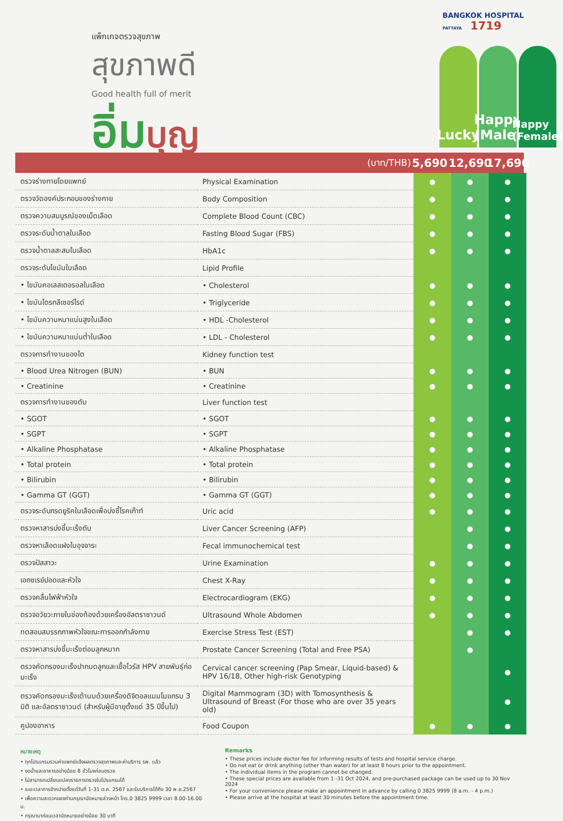BANGKOK HOSPITAL
PATTAYA 1719
แพ็กเกจตรวจสุขภาพ
สุขภาพดี
Good health full of merit
อิ่ม บุญ
Lucky
Happy (Male)
Happy (Female)
(บาท/THB) 5,690 12,690 17,690
| ตรวจร่างกายโดยแพทย์ | Physical Examination | ● | ● | ● |
| ตรวจวัดองค์ประกอบของร่างกาย | Body Composition | ● | ● | ● |
| ตรวจความสมบูรณ์ของเม็ดเลือด | Complete Blood Count (CBC) | ● | ● | ● |
| ตรวจระดับน้ำตาลในเลือด | Fasting Blood Sugar (FBS) | ● | ● | ● |
| ตรวจน้ำตาลสะสมในเลือด | HbA1c | ● | ● | ● |
| ตรวจระดับไขมันในเลือด | Lipid Profile | | | |
| • ไขมันคอเลสเตอรอลในเลือด | • Cholesterol | ● | ● | ● |
| • ไขมันไตรกลีเซอร์ไรด์ | • Triglyceride | ● | ● | ● |
| • ไขมันความหนาแน่นสูงในเลือด | • HDL -Cholesterol | ● | ● | ● |
| • ไขมันความหนาแน่นต่ำในเลือด | • LDL - Cholesterol | ● | ● | ● |
| ตรวจการทำงานของไต | Kidney function test | | | |
| • Blood Urea Nitrogen (BUN) | • BUN | ● | ● | ● |
| • Creatinine | • Creatinine | ● | ● | ● |
| ตรวจการทำงานของตับ | Liver function test | | | |
| • SGOT | • SGOT | ● | ● | ● |
| • SGPT | • SGPT | ● | ● | ● |
| • Alkaline Phosphatase | • Alkaline Phosphatase | ● | ● | ● |
| • Total protein | • Total protein | ● | ● | ● |
| • Bilirubin | • Bilirubin | ● | ● | ● |
| • Gamma GT (GGT) | • Gamma GT (GGT) | ● | ● | ● |
| ตรวจระดับกรดยูริคในเลือดเพื่อบ่งชี้โรคเก๊าท์ | Uric acid | ● | ● | ● |
| ตรวจหาสารบ่งชี้มะเร็งตับ | Liver Cancer Screening (AFP) | | ● | ● |
| ตรวจหาเลือดแฝงในอุจจาระ | Fecal immunochemical test | | ● | ● |
| ตรวจปัสสาวะ | Urine Examination | ● | ● | ● |
| เอกซเรย์ปอดและหัวใจ | Chest X-Ray | ● | ● | ● |
| ตรวจคลื่นไฟฟ้าหัวใจ | Electrocardiogram (EKG) | ● | ● | ● |
| ตรวจอวัยวะภายในช่องท้องด้วยเครื่องอัลตราซาวนด์ | Ultrasound Whole Abdomen | ● | ● | ● |
| ทดสอบสมรรถภาพหัวใจขณะการออกกำลังกาย | Exercise Stress Test (EST) | | ● | ● |
| ตรวจหาสารบ่งชี้มะเร็งต่อมลูกหมาก | Prostate Cancer Screening (Total and Free PSA) | | ● | |
| ตรวจคัดกรองมะเร็งปากมดลูกและเชื้อไวรัส HPV สายพันธุ์ก่อมะเร็ง | Cervical cancer screening (Pap Smear, Liquid-based) & HPV 16/18, Other high-risk Genotyping | | | ● |
| ตรวจคัดกรองมะเร็งเต้านมด้วยเครื่องดิจิตอลแมมโมแกรม 3 มิติ และอัลตราซาวนด์ (สำหรับผู้มีอายุตั้งแต่ 35 ปีขึ้นไป) | Digital Mammogram (3D) with Tomosynthesis & Ultrasound of Breast (For those who are over 35 years old) | | | ● |
| คูปองอาหาร | Food Coupon | ● | ● | ● |
หมายเหตุ
• ทุกโปรแกรมรวมค่าแพทย์แจ้งผลตรวจสุขภาพและค่าบริการ รพ. แล้ว
• งดน้ำและอาหารอย่างน้อย 8 ชั่วโมงก่อนตรวจ
• ไม่สามารถเปลี่ยนแปลงรายการตรวจในโปรแกรมได้
• ระยะเวลาการจำหน่ายตั้งแต่วันที่ 1-31 ต.ค. 2567 และรับบริการได้ถึง 30 พ.ย.2567
• เพื่อความสะดวกของท่านกรุณานัดหมายล่วงหน้า โทร.0 3825 9999 เวลา 8.00-16.00 น.
• กรุณามาก่อนเวลานัดหมายอย่างน้อย 30 นาที
Remarks
• These prices include doctor fee for informing results of tests and hospital service charge.
• Do not eat or drink anything (other than water) for at least 8 hours prior to the appointment.
• The individual items in the program cannot be changed.
• These special prices are available from 1 -31 Oct 2024, and pre-purchased package can be used up to 30 Nov 2024
• For your convenience please make an appointment in advance by calling 0 3825 9999 (8 a.m. - 4 p.m.)
• Please arrive at the hospital at least 30 minutes before the appointment time.